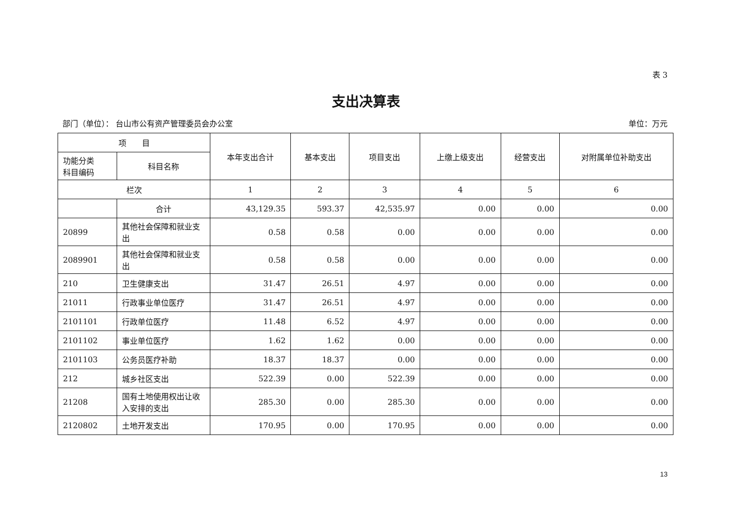表 3
支出决算表
部门（单位）： 台山市公有资产管理委员会办公室 单位：万元
| 项 目 | | 本年支出合计 | 基本支出 | 项目支出 | 上缴上级支出 | 经营支出 | 对附属单位补助支出 |
| --- | --- | --- | --- | --- | --- | --- | --- |
| 功能分类 科目编码 | 科目名称 | | | | | | |
| 栏次 | | 1 | 2 | 3 | 4 | 5 | 6 |
| | 合计 | 43,129.35 | 593.37 | 42,535.97 | 0.00 | 0.00 | 0.00 |
| 20899 | 其他社会保障和就业支出 | 0.58 | 0.58 | 0.00 | 0.00 | 0.00 | 0.00 |
| 2089901 | 其他社会保障和就业支出 | 0.58 | 0.58 | 0.00 | 0.00 | 0.00 | 0.00 |
| 210 | 卫生健康支出 | 31.47 | 26.51 | 4.97 | 0.00 | 0.00 | 0.00 |
| 21011 | 行政事业单位医疗 | 31.47 | 26.51 | 4.97 | 0.00 | 0.00 | 0.00 |
| 2101101 | 行政单位医疗 | 11.48 | 6.52 | 4.97 | 0.00 | 0.00 | 0.00 |
| 2101102 | 事业单位医疗 | 1.62 | 1.62 | 0.00 | 0.00 | 0.00 | 0.00 |
| 2101103 | 公务员医疗补助 | 18.37 | 18.37 | 0.00 | 0.00 | 0.00 | 0.00 |
| 212 | 城乡社区支出 | 522.39 | 0.00 | 522.39 | 0.00 | 0.00 | 0.00 |
| 21208 | 国有土地使用权出让收入安排的支出 | 285.30 | 0.00 | 285.30 | 0.00 | 0.00 | 0.00 |
| 2120802 | 土地开发支出 | 170.95 | 0.00 | 170.95 | 0.00 | 0.00 | 0.00 |
13